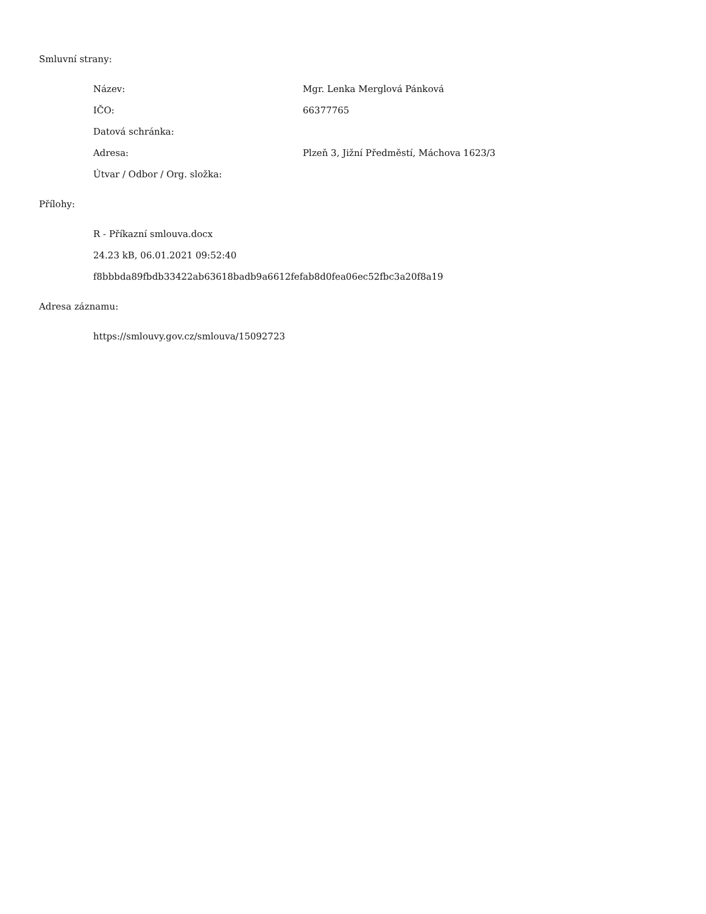Smluvní strany:
Název: Mgr. Lenka Merglová Pánková
IČO: 66377765
Datová schránka:
Adresa: Plzeň 3, Jižní Předměstí, Máchova 1623/3
Útvar / Odbor / Org. složka:
Přílohy:
R - Příkazní smlouva.docx
24.23 kB, 06.01.2021 09:52:40
f8bbbda89fbdb33422ab63618badb9a6612fefab8d0fea06ec52fbc3a20f8a19
Adresa záznamu:
https://smlouvy.gov.cz/smlouva/15092723